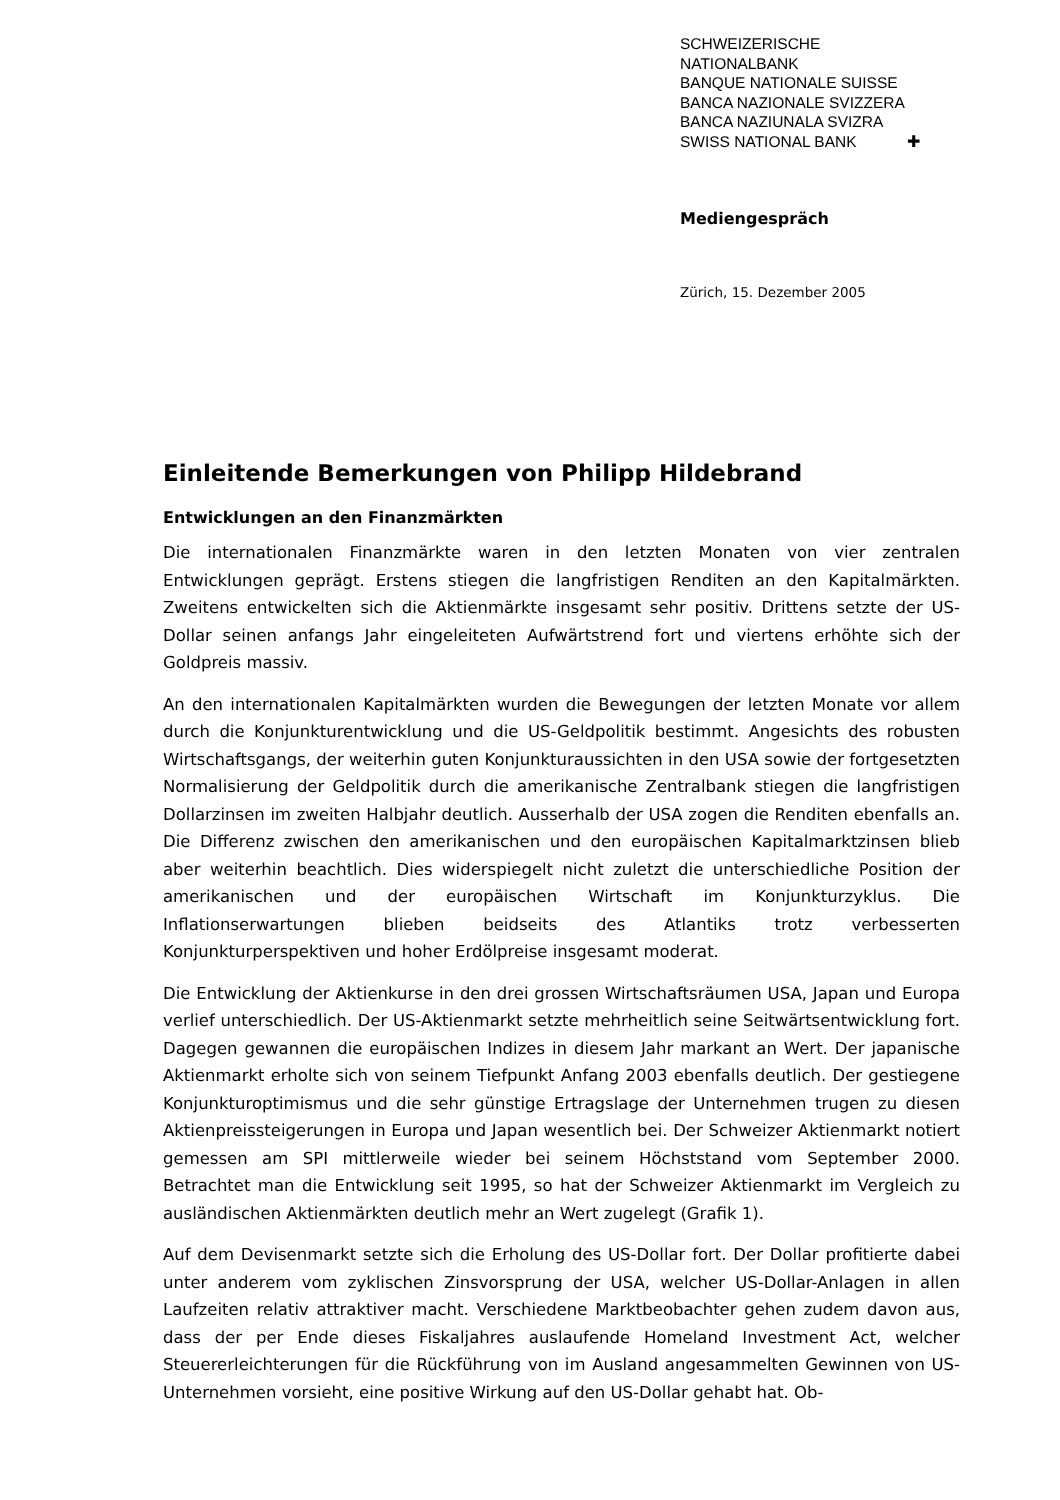SCHWEIZERISCHE NATIONALBANK
BANQUE NATIONALE SUISSE
BANCA NAZIONALE SVIZZERA
BANCA NAZIUNALA SVIZRA
SWISS NATIONAL BANK ✚
Mediengespräch
Zürich, 15. Dezember 2005
Einleitende Bemerkungen von Philipp Hildebrand
Entwicklungen an den Finanzmärkten
Die internationalen Finanzmärkte waren in den letzten Monaten von vier zentralen Entwicklungen geprägt. Erstens stiegen die langfristigen Renditen an den Kapitalmärkten. Zweitens entwickelten sich die Aktienmärkte insgesamt sehr positiv. Drittens setzte der US-Dollar seinen anfangs Jahr eingeleiteten Aufwärtstrend fort und viertens erhöhte sich der Goldpreis massiv.
An den internationalen Kapitalmärkten wurden die Bewegungen der letzten Monate vor allem durch die Konjunkturentwicklung und die US-Geldpolitik bestimmt. Angesichts des robusten Wirtschaftsgangs, der weiterhin guten Konjunkturaussichten in den USA sowie der fortgesetzten Normalisierung der Geldpolitik durch die amerikanische Zentralbank stiegen die langfristigen Dollarzinsen im zweiten Halbjahr deutlich. Ausserhalb der USA zogen die Renditen ebenfalls an. Die Differenz zwischen den amerikanischen und den europäischen Kapitalmarktzinsen blieb aber weiterhin beachtlich. Dies widerspiegelt nicht zuletzt die unterschiedliche Position der amerikanischen und der europäischen Wirtschaft im Konjunkturzyklus. Die Inflationserwartungen blieben beidseits des Atlantiks trotz verbesserten Konjunkturperspektiven und hoher Erdölpreise insgesamt moderat.
Die Entwicklung der Aktienkurse in den drei grossen Wirtschaftsräumen USA, Japan und Europa verlief unterschiedlich. Der US-Aktienmarkt setzte mehrheitlich seine Seitwärtsentwicklung fort. Dagegen gewannen die europäischen Indizes in diesem Jahr markant an Wert. Der japanische Aktienmarkt erholte sich von seinem Tiefpunkt Anfang 2003 ebenfalls deutlich. Der gestiegene Konjunkturoptimismus und die sehr günstige Ertragslage der Unternehmen trugen zu diesen Aktienpreissteigerungen in Europa und Japan wesentlich bei. Der Schweizer Aktienmarkt notiert gemessen am SPI mittlerweile wieder bei seinem Höchststand vom September 2000. Betrachtet man die Entwicklung seit 1995, so hat der Schweizer Aktienmarkt im Vergleich zu ausländischen Aktienmärkten deutlich mehr an Wert zugelegt (Grafik 1).
Auf dem Devisenmarkt setzte sich die Erholung des US-Dollar fort. Der Dollar profitierte dabei unter anderem vom zyklischen Zinsvorsprung der USA, welcher US-Dollar-Anlagen in allen Laufzeiten relativ attraktiver macht. Verschiedene Marktbeobachter gehen zudem davon aus, dass der per Ende dieses Fiskaljahres auslaufende Homeland Investment Act, welcher Steuererleichterungen für die Rückführung von im Ausland angesammelten Gewinnen von US-Unternehmen vorsieht, eine positive Wirkung auf den US-Dollar gehabt hat. Ob-